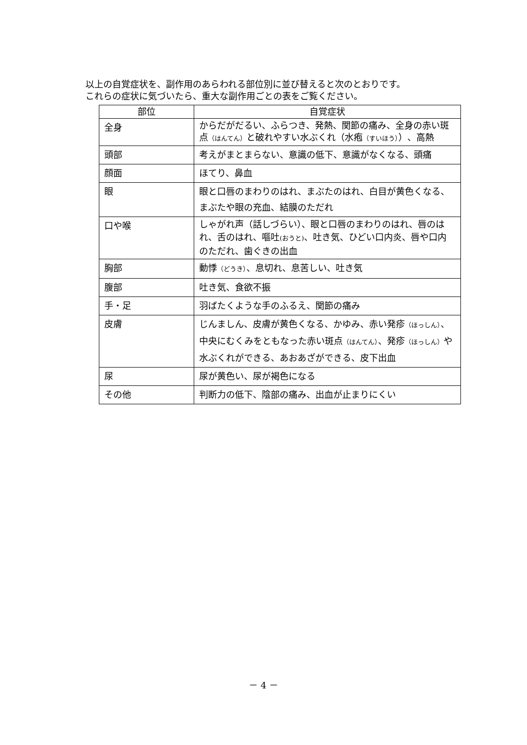以上の自覚症状を、副作用のあらわれる部位別に並び替えると次のとおりです。
これらの症状に気づいたら、重大な副作用ごとの表をご覧ください。
| 部位 | 自覚症状 |
| --- | --- |
| 全身 | からだがだるい、ふらつき、発熱、関節の痛み、全身の赤い斑点 （はんてん） と破れやすい水ぶくれ（水疱 （すいほう） ）、高熱 |
| 頭部 | 考えがまとまらない、意識の低下、意識がなくなる、頭痛 |
| 顔面 | ほてり、鼻血 |
| 眼 | 眼と口唇のまわりのはれ、まぶたのはれ、白目が黄色くなる、まぶたや眼の充血、結膜のただれ |
| 口や喉 | しゃがれ声（話しづらい）、眼と口唇のまわりのはれ、唇のはれ、舌のはれ、嘔吐 (おうと) 、吐き気、ひどい口内炎、唇や口内のただれ、歯ぐきの出血 |
| 胸部 | 動悸 （どうき） 、息切れ、息苦しい、吐き気 |
| 腹部 | 吐き気、食欲不振 |
| 手・足 | 羽ばたくような手のふるえ、関節の痛み |
| 皮膚 | じんましん、皮膚が黄色くなる、かゆみ、赤い発疹 （ほっしん） 、中央にむくみをともなった赤い斑点 （はんてん） 、発疹 （ほっしん） や水ぶくれができる、あおあざができる、皮下出血 |
| 尿 | 尿が黄色い、尿が褐色になる |
| その他 | 判断力の低下、陰部の痛み、出血が止まりにくい |
－ 4 －